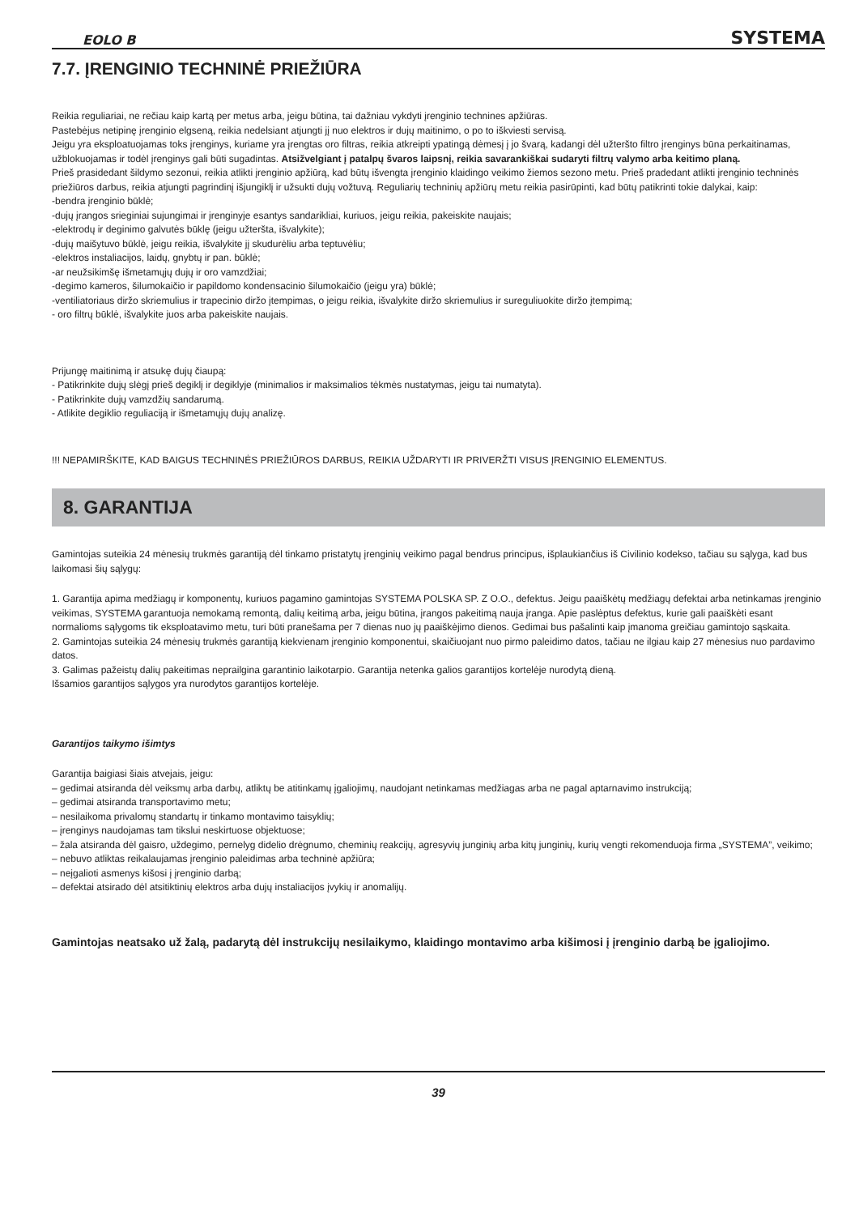EOLO B SYSTEMA
7.7. ĮRENGINIO TECHNINĖ PRIEŽIŪRA
Reikia reguliariai, ne rečiau kaip kartą per metus arba, jeigu būtina, tai dažniau vykdyti įrenginio technines apžiūras.
Pastebėjus netipinę įrenginio elgseną, reikia nedelsiant atjungti jį nuo elektros ir dujų maitinimo, o po to iškviesti servisą.
Jeigu yra eksploatuojamas toks įrenginys, kuriame yra įrengtas oro filtras, reikia atkreipti ypatingą dėmesį į jo švarą, kadangi dėl užteršto filtro įrenginys būna perkaitinamas, užblokuojamas ir todėl įrenginys gali būti sugadintas. Atsižvelgiant į patalpų švaros laipsnį, reikia savarankiškai sudaryti filtrų valymo arba keitimo planą.
Prieš prasidedant šildymo sezonui, reikia atlikti įrenginio apžiūrą, kad būtų išvengta įrenginio klaidingo veikimo žiemos sezono metu. Prieš pradedant atlikti įrenginio techninės priežiūros darbus, reikia atjungti pagrindinį išjungiklį ir užsukti dujų vožtuvą. Reguliarių techninių apžiūrų metu reikia pasirūpinti, kad būtų patikrinti tokie dalykai, kaip:
-bendra įrenginio būklė;
-dujų įrangos srieginiai sujungimai ir įrenginyje esantys sandarikliai, kuriuos, jeigu reikia, pakeiskite naujais;
-elektrodų ir deginimo galvutės būklę (jeigu užteršta, išvalykite);
-dujų maišytuvo būklė, jeigu reikia, išvalykite jį skudurėliu arba teptuvėliu;
-elektros instaliacijos, laidų, gnybtų ir pan. būklė;
-ar neužsikimšę išmetamųjų dujų ir oro vamzdžiai;
-degimo kameros, šilumokaičio ir papildomo kondensacinio šilumokaičio (jeigu yra) būklė;
-ventiliatoriaus diržo skriemulius ir trapecinio diržo įtempimas, o jeigu reikia, išvalykite diržo skriemulius ir sureguliuokite diržo įtempimą;
- oro filtrų būklė, išvalykite juos arba pakeiskite naujais.
Prijungę maitinimą ir atsukę dujų čiaupą:
- Patikrinkite dujų slėgį prieš degiklį ir degiklyje (minimalios ir maksimalios tėkmės nustatymas, jeigu tai numatyta).
- Patikrinkite dujų vamzdžių sandarumą.
- Atlikite degiklio reguliaciją ir išmetamųjų dujų analizę.
!!! NEPAMIRŠKITE, KAD BAIGUS TECHNINĖS PRIEŽIŪROS DARBUS, REIKIA UŽDARYTI IR PRIVERŽTI VISUS ĮRENGINIO ELEMENTUS.
8. GARANTIJA
Gamintojas suteikia 24 mėnesių trukmės garantiją dėl tinkamo pristatytų įrenginių veikimo pagal bendrus principus, išplaukiančius iš Civilinio kodekso, tačiau su sąlyga, kad bus laikomasi šių sąlygų:
1. Garantija apima medžiagų ir komponentų, kuriuos pagamino gamintojas SYSTEMA POLSKA SP. Z O.O., defektus. Jeigu paaiškėtų medžiagų defektai arba netinkamas įrenginio veikimas, SYSTEMA garantuoja nemokamą remontą, dalių keitimą arba, jeigu būtina, įrangos pakeitimą nauja įranga. Apie paslėptus defektus, kurie gali paaiškėti esant normalioms sąlygoms tik eksploatavimo metu, turi būti pranešama per 7 dienas nuo jų paaiškėjimo dienos. Gedimai bus pašalinti kaip įmanoma greičiau gamintojo sąskaita.
2. Gamintojas suteikia 24 mėnesių trukmės garantiją kiekvienam įrenginio komponentui, skaičiuojant nuo pirmo paleidimo datos, tačiau ne ilgiau kaip 27 mėnesius nuo pardavimo datos.
3. Galimas pažeistų dalių pakeitimas neprailgina garantinio laikotarpio. Garantija netenka galios garantijos kortelėje nurodytą dieną.
Išsamios garantijos sąlygos yra nurodytos garantijos kortelėje.
Garantijos taikymo išimtys
Garantija baigiasi šiais atvejais, jeigu:
– gedimai atsiranda dėl veiksmų arba darbų, atliktų be atitinkamų įgaliojimų, naudojant netinkamas medžiagas arba ne pagal aptarnavimo instrukciją;
– gedimai atsiranda transportavimo metu;
– nesilaikoma privalomų standartų ir tinkamo montavimo taisyklių;
– įrenginys naudojamas tam tikslui neskirtuose objektuose;
– žala atsiranda dėl gaisro, uždegimo, pernelyg didelio drėgnumo, cheminių reakcijų, agresyvių junginių arba kitų junginių, kurių vengti rekomenduoja firma „SYSTEMA”, veikimo;
– nebuvo atliktas reikalaujamas įrenginio paleidimas arba techninė apžiūra;
– neįgalioti asmenys kišosi į įrenginio darbą;
– defektai atsirado dėl atsitiktinių elektros arba dujų instaliacijos įvykių ir anomalijų.
Gamintojas neatsako už žalą, padarytą dėl instrukcijų nesilaikymo, klaidingo montavimo arba kišimosi į įrenginio darbą be įgaliojimo.
39